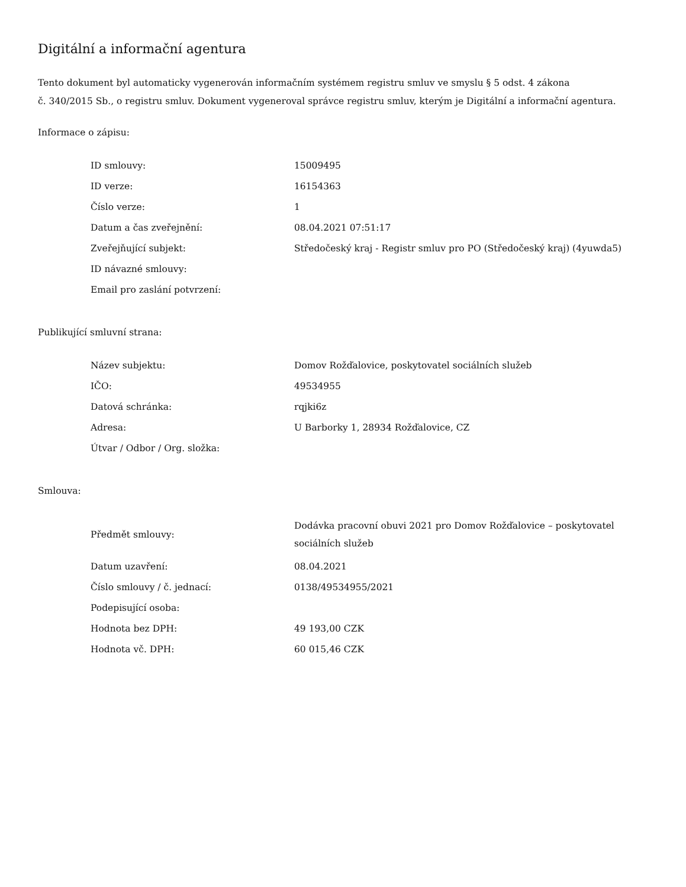Digitální a informační agentura
Tento dokument byl automaticky vygenerován informačním systémem registru smluv ve smyslu § 5 odst. 4 zákona
č. 340/2015 Sb., o registru smluv. Dokument vygeneroval správce registru smluv, kterým je Digitální a informační agentura.
Informace o zápisu:
| ID smlouvy: | 15009495 |
| ID verze: | 16154363 |
| Číslo verze: | 1 |
| Datum a čas zveřejnění: | 08.04.2021 07:51:17 |
| Zveřejňující subjekt: | Středočeský kraj - Registr smluv pro PO (Středočeský kraj) (4yuwda5) |
| ID návazné smlouvy: | |
| Email pro zaslání potvrzení: | |
Publikující smluvní strana:
| Název subjektu: | Domov Rožďalovice, poskytovatel sociálních služeb |
| IČO: | 49534955 |
| Datová schránka: | rqjki6z |
| Adresa: | U Barborky 1, 28934 Rožďalovice, CZ |
| Útvar / Odbor / Org. složka: | |
Smlouva:
| Předmět smlouvy: | Dodávka pracovní obuvi 2021 pro Domov Rožďalovice – poskytovatel sociálních služeb |
| Datum uzavření: | 08.04.2021 |
| Číslo smlouvy / č. jednací: | 0138/49534955/2021 |
| Podepisující osoba: | |
| Hodnota bez DPH: | 49 193,00 CZK |
| Hodnota vč. DPH: | 60 015,46 CZK |